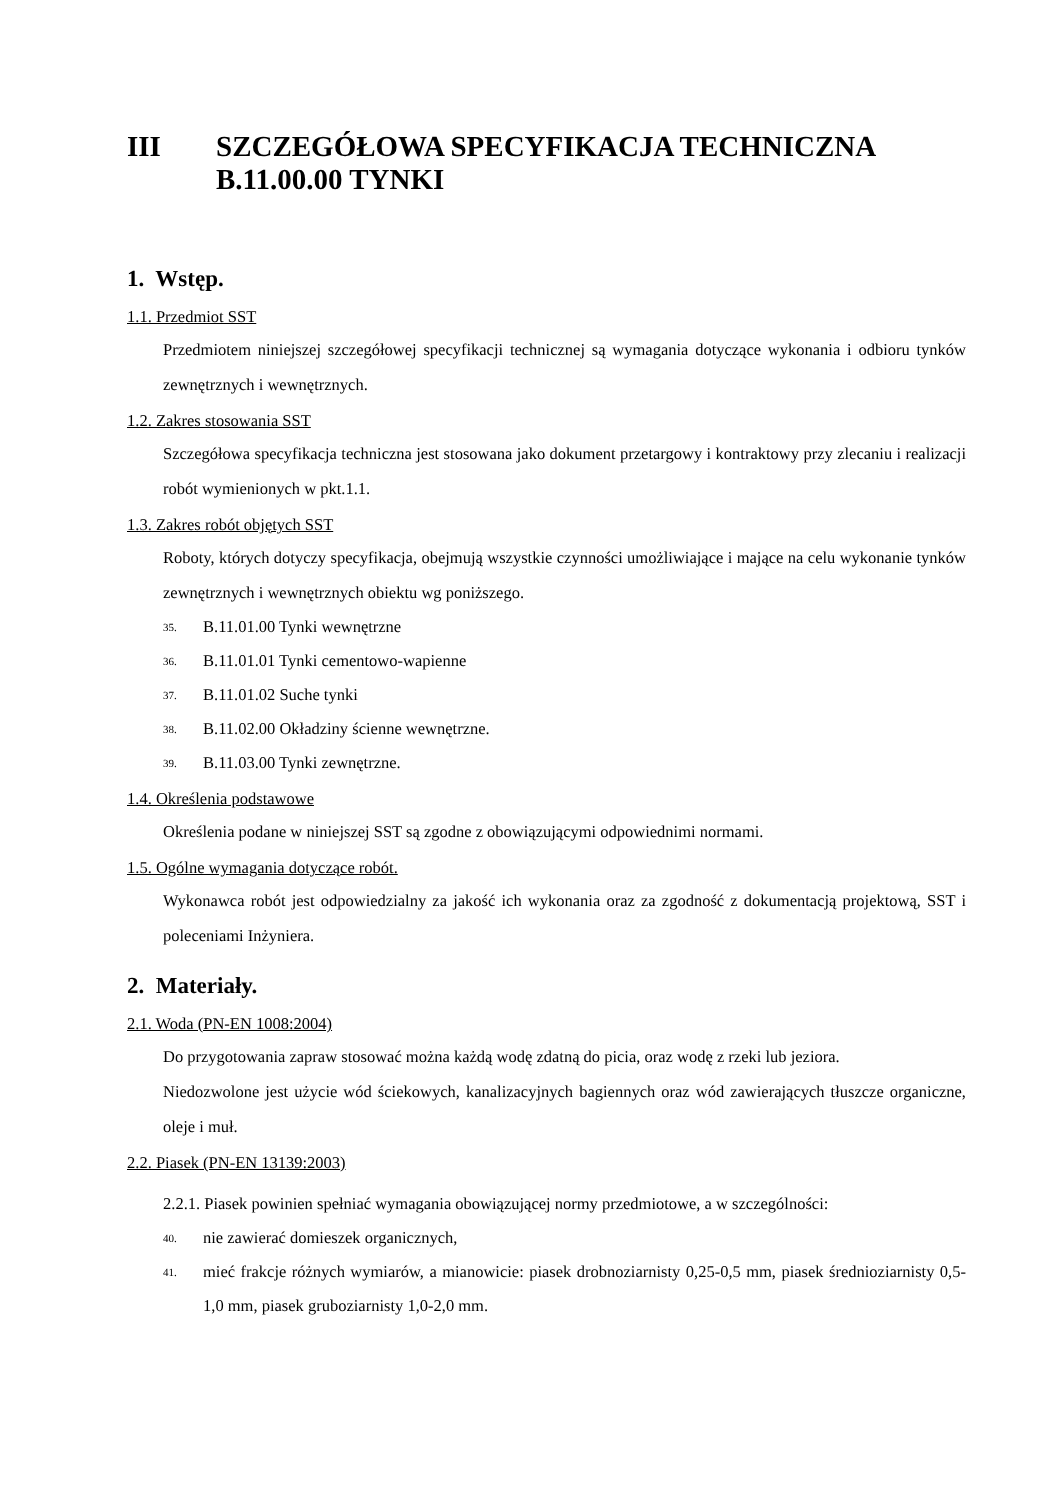III SZCZEGÓŁOWA SPECYFIKACJA TECHNICZNA
B.11.00.00 TYNKI
1. Wstęp.
1.1. Przedmiot SST
Przedmiotem niniejszej szczegółowej specyfikacji technicznej są wymagania dotyczące wykonania i odbioru tynków zewnętrznych i wewnętrznych.
1.2. Zakres stosowania SST
Szczegółowa specyfikacja techniczna jest stosowana jako dokument przetargowy i kontraktowy przy zlecaniu i realizacji robót wymienionych w pkt.1.1.
1.3. Zakres robót objętych SST
Roboty, których dotyczy specyfikacja, obejmują wszystkie czynności umożliwiające i mające na celu wykonanie tynków zewnętrznych i wewnętrznych obiektu wg poniższego.
35. B.11.01.00 Tynki wewnętrzne
36. B.11.01.01 Tynki cementowo-wapienne
37. B.11.01.02 Suche tynki
38. B.11.02.00 Okładziny ścienne wewnętrzne.
39. B.11.03.00 Tynki zewnętrzne.
1.4. Określenia podstawowe
Określenia podane w niniejszej SST są zgodne z obowiązującymi odpowiednimi normami.
1.5. Ogólne wymagania dotyczące robót.
Wykonawca robót jest odpowiedzialny za jakość ich wykonania oraz za zgodność z dokumentacją projektową, SST i poleceniami Inżyniera.
2. Materiały.
2.1. Woda (PN-EN 1008:2004)
Do przygotowania zapraw stosować można każdą wodę zdatną do picia, oraz wodę z rzeki lub jeziora.
Niedozwolone jest użycie wód ściekowych, kanalizacyjnych bagiennych oraz wód zawierających tłuszcze organiczne, oleje i muł.
2.2. Piasek (PN-EN 13139:2003)
2.2.1. Piasek powinien spełniać wymagania obowiązującej normy przedmiotowe, a w szczególności:
40. nie zawierać domieszek organicznych,
41. mieć frakcje różnych wymiarów, a mianowicie: piasek drobnoziarnisty 0,25-0,5 mm, piasek średnioziarnisty 0,5-1,0 mm, piasek gruboziarnisty 1,0-2,0 mm.